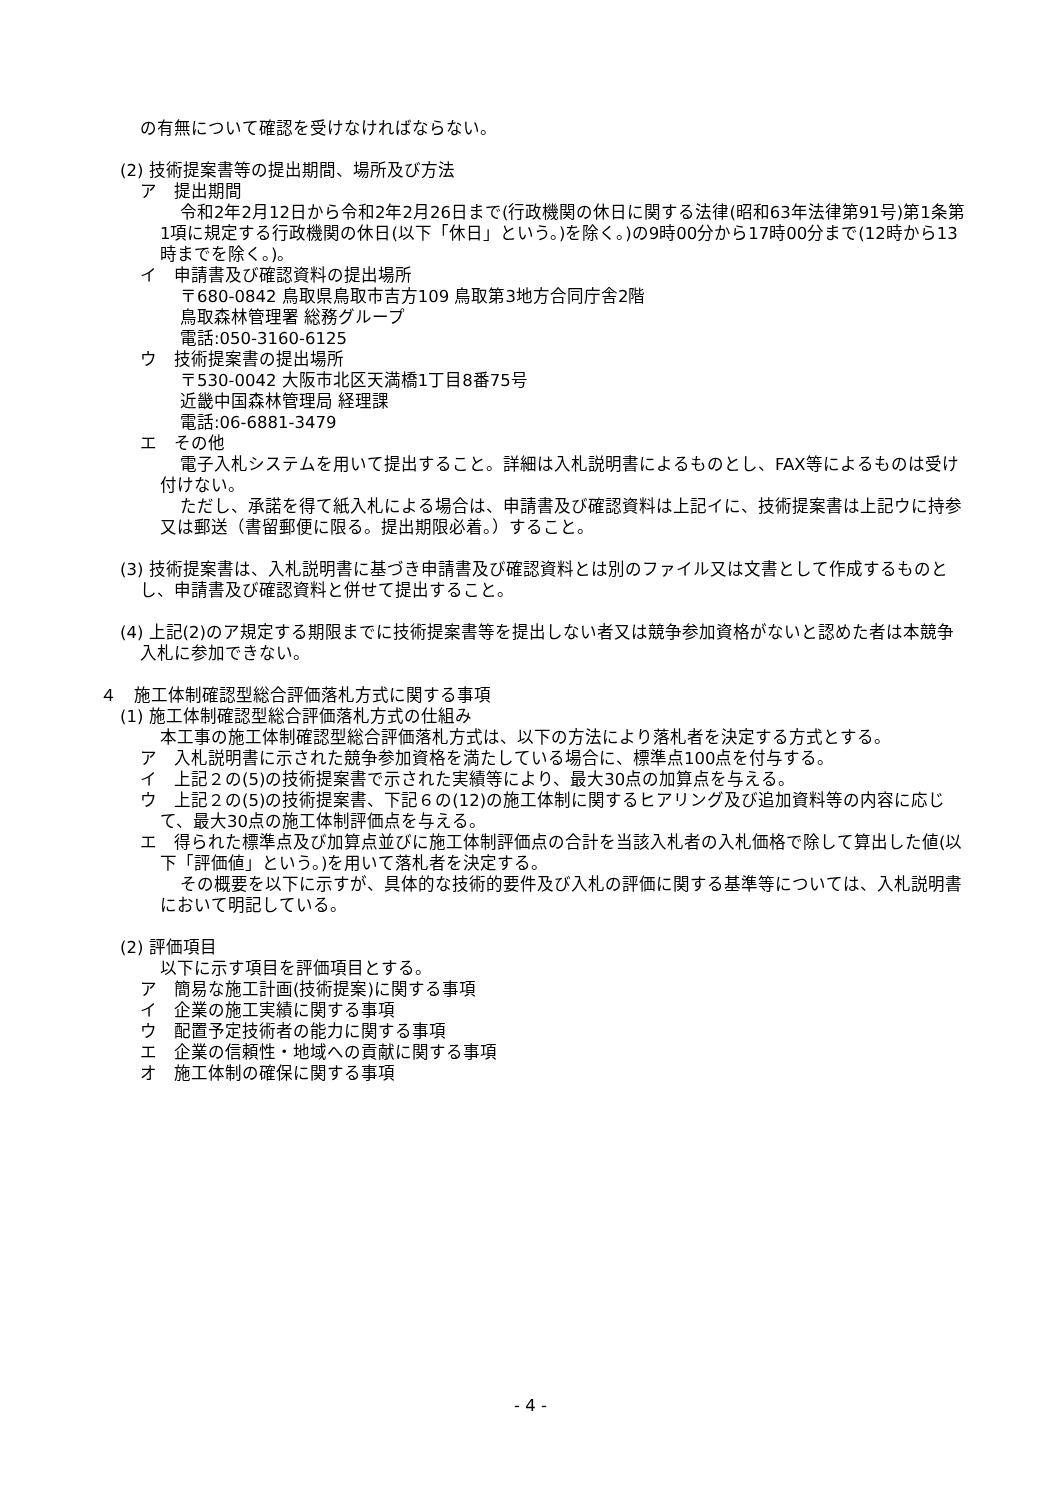の有無について確認を受けなければならない。
(2) 技術提案書等の提出期間、場所及び方法
ア　提出期間
令和2年2月12日から令和2年2月26日まで(行政機関の休日に関する法律(昭和63年法律第91号)第1条第1項に規定する行政機関の休日(以下「休日」という。)を除く。)の9時00分から17時00分まで(12時から13時までを除く。)。
イ　申請書及び確認資料の提出場所
〒680-0842 鳥取県鳥取市吉方109 鳥取第3地方合同庁舎2階
鳥取森林管理署 総務グループ
電話:050-3160-6125
ウ　技術提案書の提出場所
〒530-0042 大阪市北区天満橋1丁目8番75号
近畿中国森林管理局 経理課
電話:06-6881-3479
エ　その他
電子入札システムを用いて提出すること。詳細は入札説明書によるものとし、FAX等によるものは受け付けない。
ただし、承諾を得て紙入札による場合は、申請書及び確認資料は上記イに、技術提案書は上記ウに持参又は郵送（書留郵便に限る。提出期限必着。）すること。
(3) 技術提案書は、入札説明書に基づき申請書及び確認資料とは別のファイル又は文書として作成するものとし、申請書及び確認資料と併せて提出すること。
(4) 上記(2)のア規定する期限までに技術提案書等を提出しない者又は競争参加資格がないと認めた者は本競争入札に参加できない。
４　施工体制確認型総合評価落札方式に関する事項
(1) 施工体制確認型総合評価落札方式の仕組み
本工事の施工体制確認型総合評価落札方式は、以下の方法により落札者を決定する方式とする。
ア　入札説明書に示された競争参加資格を満たしている場合に、標準点100点を付与する。
イ　上記２の(5)の技術提案書で示された実績等により、最大30点の加算点を与える。
ウ　上記２の(5)の技術提案書、下記６の(12)の施工体制に関するヒアリング及び追加資料等の内容に応じて、最大30点の施工体制評価点を与える。
エ　得られた標準点及び加算点並びに施工体制評価点の合計を当該入札者の入札価格で除して算出した値(以下「評価値」という。)を用いて落札者を決定する。
その概要を以下に示すが、具体的な技術的要件及び入札の評価に関する基準等については、入札説明書において明記している。
(2) 評価項目
以下に示す項目を評価項目とする。
ア　簡易な施工計画(技術提案)に関する事項
イ　企業の施工実績に関する事項
ウ　配置予定技術者の能力に関する事項
エ　企業の信頼性・地域への貢献に関する事項
オ　施工体制の確保に関する事項
- 4 -